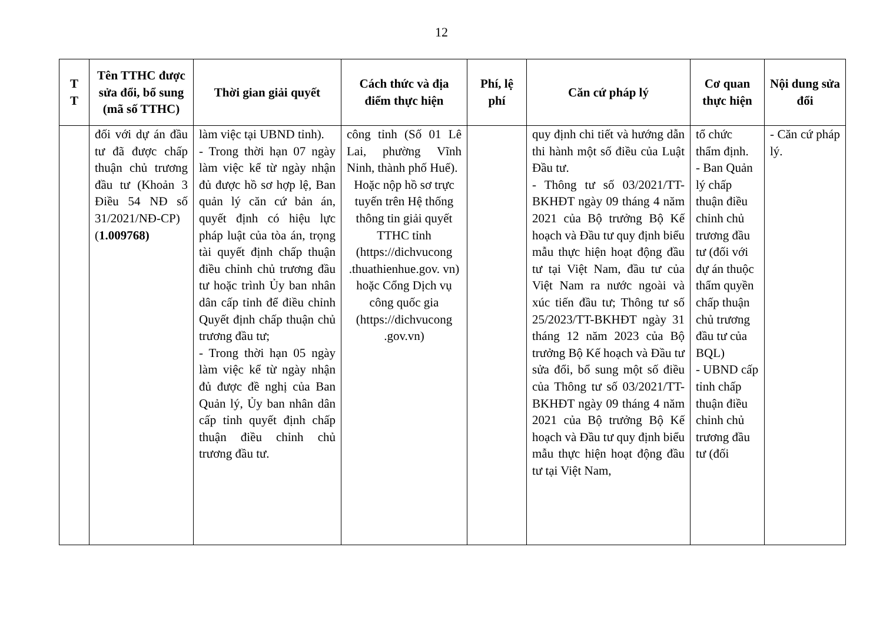12
| T T | Tên TTHC được sửa đổi, bổ sung (mã số TTHC) | Thời gian giải quyết | Cách thức và địa điểm thực hiện | Phí, lệ phí | Căn cứ pháp lý | Cơ quan thực hiện | Nội dung sửa đổi |
| --- | --- | --- | --- | --- | --- | --- | --- |
| | đối với dự án đầu tư đã được chấp thuận chủ trương đầu tư (Khoản 3 Điều 54 NĐ số 31/2021/NĐ-CP) ( 1.009768) | làm việc tại UBND tỉnh). - Trong thời hạn 07 ngày làm việc kể từ ngày nhận đủ được hồ sơ hợp lệ, Ban quản lý căn cứ bản án, quyết định có hiệu lực pháp luật của tòa án, trọng tài quyết định chấp thuận điều chỉnh chủ trương đầu tư hoặc trình Ủy ban nhân dân cấp tỉnh để điều chỉnh Quyết định chấp thuận chủ trương đầu tư; - Trong thời hạn 05 ngày làm việc kể từ ngày nhận đủ được đề nghị của Ban Quản lý, Ủy ban nhân dân cấp tỉnh quyết định chấp thuận điều chỉnh chủ trương đầu tư. | công tỉnh (Số 01 Lê Lai, phường Vĩnh Ninh, thành phố Huế). Hoặc nộp hồ sơ trực tuyến trên Hệ thống thông tin giải quyết TTHC tỉnh (https://dichvucong .thuathienhue.gov. vn) hoặc Cổng Dịch vụ công quốc gia (https://dichvucong .gov.vn) | | quy định chi tiết và hướng dẫn thi hành một số điều của Luật Đầu tư. - Thông tư số 03/2021/TT-BKHĐT ngày 09 tháng 4 năm 2021 của Bộ trưởng Bộ Kế hoạch và Đầu tư quy định biểu mẫu thực hiện hoạt động đầu tư tại Việt Nam, đầu tư của Việt Nam ra nước ngoài và xúc tiến đầu tư; Thông tư số 25/2023/TT-BKHĐT ngày 31 tháng 12 năm 2023 của Bộ trưởng Bộ Kế hoạch và Đầu tư sửa đổi, bổ sung một số điều của Thông tư số 03/2021/TT-BKHĐT ngày 09 tháng 4 năm 2021 của Bộ trưởng Bộ Kế hoạch và Đầu tư quy định biểu mẫu thực hiện hoạt động đầu tư tại Việt Nam, | tổ chức thẩm định. - Ban Quản lý chấp thuận điều chỉnh chủ trương đầu tư (đối với dự án thuộc thẩm quyền chấp thuận chủ trương đầu tư của BQL) - UBND cấp tỉnh chấp thuận điều chỉnh chủ trương đầu tư (đối | - Căn cứ pháp lý. |